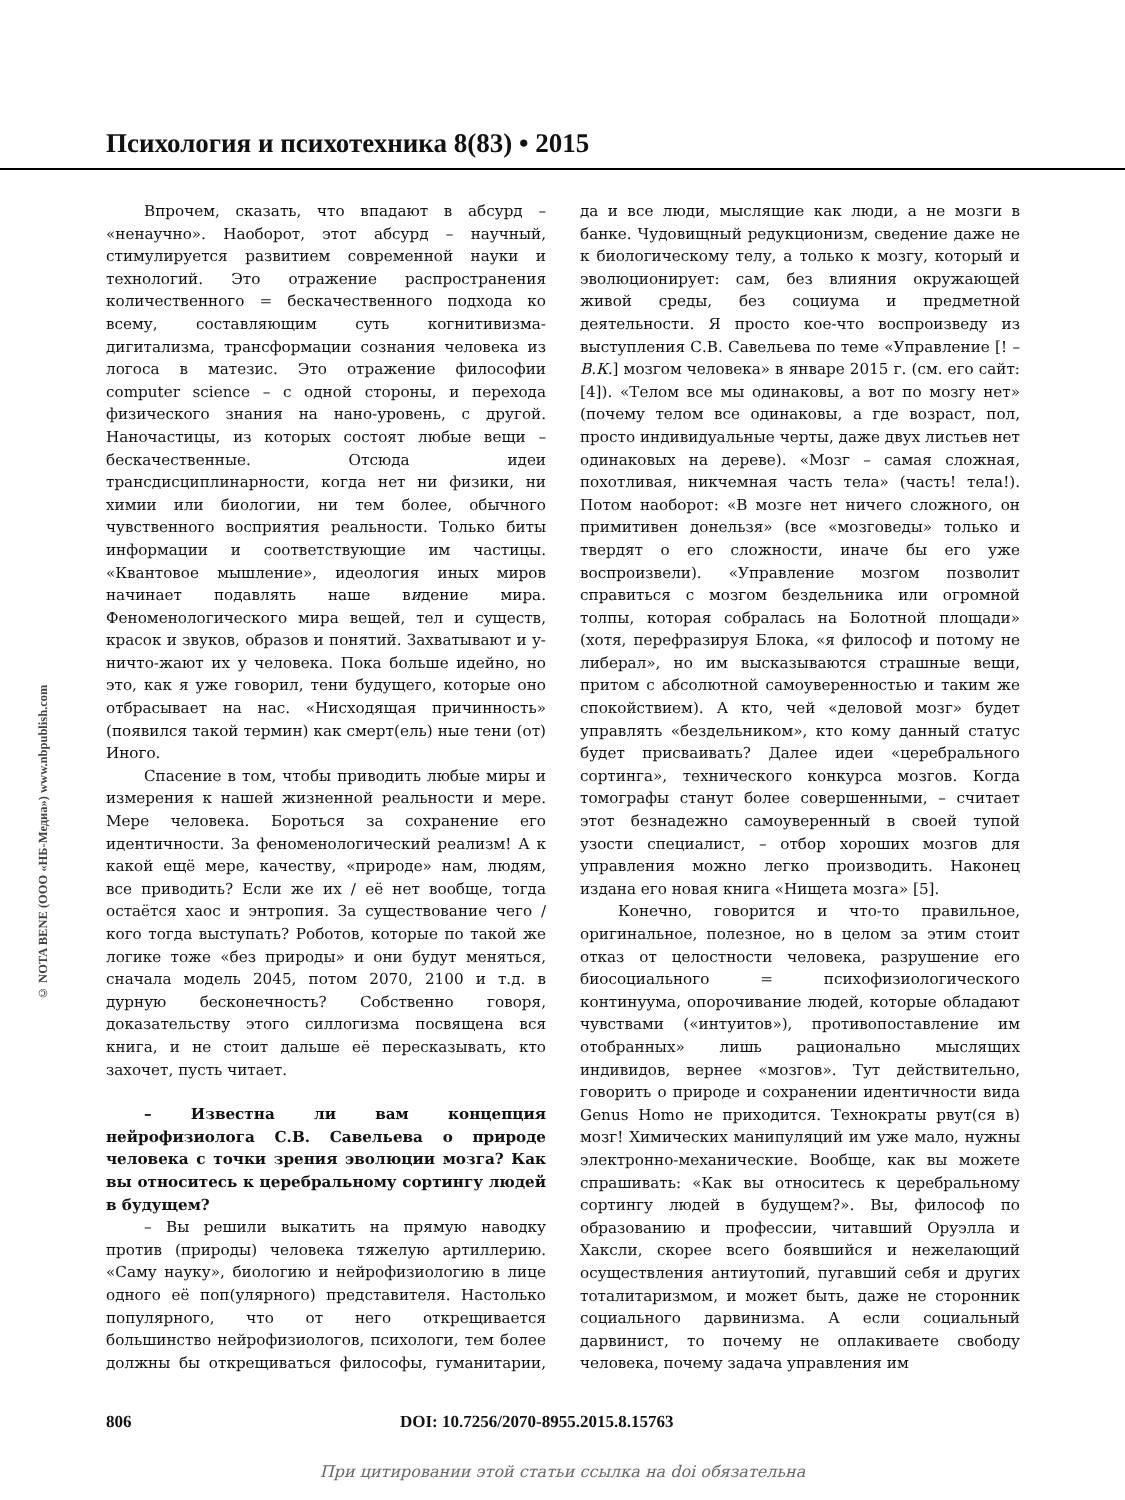Психология и психотехника 8(83) • 2015
© NOTA BENE (ООО «НБ-Медиа») www.nbpublish.com
Впрочем, сказать, что впадают в абсурд – «ненаучно». Наоборот, этот абсурд – научный, стимулируется развитием современной науки и технологий. Это отражение распространения количественного = бескачественного подхода ко всему, составляющим суть когнитивизма-дигитализма, трансформации сознания человека из логоса в матезис. Это отражение философии computer science – с одной стороны, и перехода физического знания на нано-уровень, с другой. Наночастицы, из которых состоят любые вещи – бескачественные. Отсюда идеи трансдисциплинарности, когда нет ни физики, ни химии или биологии, ни тем более, обычного чувственного восприятия реальности. Только биты информации и соответствующие им частицы. «Квантовое мышление», идеология иных миров начинает подавлять наше видение мира. Феноменологического мира вещей, тел и существ, красок и звуков, образов и понятий. Захватывают и у-ничто-жают их у человека. Пока больше идейно, но это, как я уже говорил, тени будущего, которые оно отбрасывает на нас. «Нисходящая причинность» (появился такой термин) как смерт(ель) ные тени (от) Иного.
Спасение в том, чтобы приводить любые миры и измерения к нашей жизненной реальности и мере. Мере человека. Бороться за сохранение его идентичности. За феноменологический реализм! А к какой ещё мере, качеству, «природе» нам, людям, все приводить? Если же их / её нет вообще, тогда остаётся хаос и энтропия. За существование чего / кого тогда выступать? Роботов, которые по такой же логике тоже «без природы» и они будут меняться, сначала модель 2045, потом 2070, 2100 и т.д. в дурную бесконечность? Собственно говоря, доказательству этого силлогизма посвящена вся книга, и не стоит дальше её пересказывать, кто захочет, пусть читает.
– Известна ли вам концепция нейрофизиолога С.В. Савельева о природе человека с точки зрения эволюции мозга? Как вы относитесь к церебральному сортингу людей в будущем?
– Вы решили выкатить на прямую наводку против (природы) человека тяжелую артиллерию. «Саму науку», биологию и нейрофизиологию в лице одного её поп(улярного) представителя. Настолько популярного, что от него открещивается большинство нейрофизиологов, психологи, тем более должны бы открещиваться философы, гуманитарии, да и все люди, мыслящие как люди, а не мозги в банке. Чудовищный редукционизм, сведение даже не к биологическому телу, а только к мозгу, который и эволюционирует: сам, без влияния окружающей живой среды, без социума и предметной деятельности. Я просто кое-что воспроизведу из выступления С.В. Савельева по теме «Управление [! – В.К.] мозгом человека» в январе 2015 г. (см. его сайт: [4]). «Телом все мы одинаковы, а вот по мозгу нет» (почему телом все одинаковы, а где возраст, пол, просто индивидуальные черты, даже двух листьев нет одинаковых на дереве). «Мозг – самая сложная, похотливая, никчемная часть тела» (часть! тела!). Потом наоборот: «В мозге нет ничего сложного, он примитивен донельзя» (все «мозговеды» только и твердят о его сложности, иначе бы его уже воспроизвели). «Управление мозгом позволит справиться с мозгом бездельника или огромной толпы, которая собралась на Болотной площади» (хотя, перефразируя Блока, «я философ и потому не либерал», но им высказываются страшные вещи, притом с абсолютной самоуверенностью и таким же спокойствием). А кто, чей «деловой мозг» будет управлять «бездельником», кто кому данный статус будет присваивать? Далее идеи «церебрального сортинга», технического конкурса мозгов. Когда томографы станут более совершенными, – считает этот безнадежно самоуверенный в своей тупой узости специалист, – отбор хороших мозгов для управления можно легко производить. Наконец издана его новая книга «Нищета мозга» [5].
Конечно, говорится и что-то правильное, оригинальное, полезное, но в целом за этим стоит отказ от целостности человека, разрушение его биосоциального = психофизиологического континуума, опорочивание людей, которые обладают чувствами («интуитов»), противопоставление им отобранных» лишь рационально мыслящих индивидов, вернее «мозгов». Тут действительно, говорить о природе и сохранении идентичности вида Genus Homo не приходится. Технократы рвут(ся в) мозг! Химических манипуляций им уже мало, нужны электронно-механические. Вообще, как вы можете спрашивать: «Как вы относитесь к церебральному сортингу людей в будущем?». Вы, философ по образованию и профессии, читавший Оруэлла и Хаксли, скорее всего боявшийся и нежелающий осуществления антиутопий, пугавший себя и других тоталитаризмом, и может быть, даже не сторонник социального дарвинизма. А если социальный дарвинист, то почему не оплакиваете свободу человека, почему задача управления им
806 DOI: 10.7256/2070-8955.2015.8.15763
При цитировании этой статьи ссылка на doi обязательна